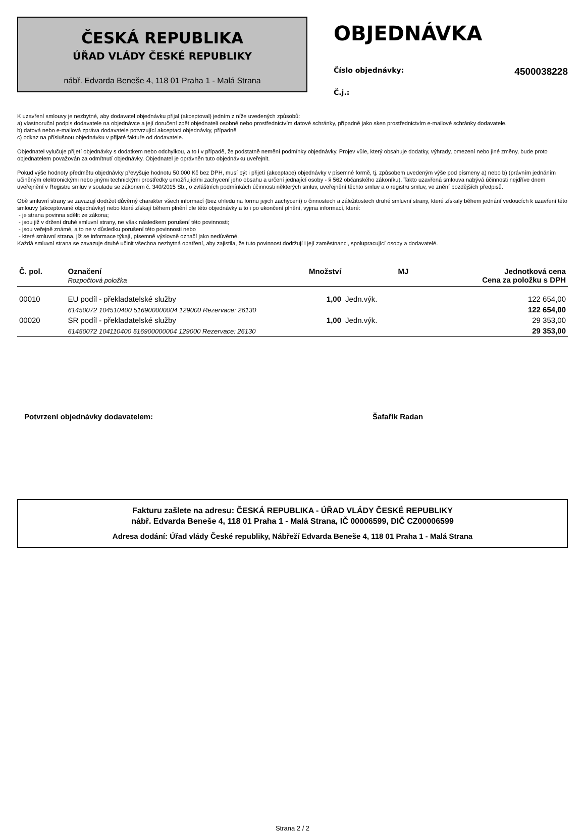ČESKÁ REPUBLIKA
ÚŘAD VLÁDY ČESKÉ REPUBLIKY
nábř. Edvarda Beneše 4, 118 01 Praha 1 - Malá Strana
OBJEDNÁVKA
Číslo objednávky: 4500038228
Č.j.:
K uzavření smlouvy je nezbytné, aby dodavatel objednávku přijal (akceptoval) jedním z níže uvedených způsobů:
a) vlastnoruční podpis dodavatele na objednávce a její doručení zpět objednateli osobně nebo prostřednictvím datové schránky, případně jako sken prostřednictvím e-mailové schránky dodavatele,
b) datová nebo e-mailová zpráva dodavatele potvrzující akceptaci objednávky, případně
c) odkaz na příslušnou objednávku v přijaté faktuře od dodavatele.
Objednatel vylučuje přijetí objednávky s dodatkem nebo odchylkou, a to i v případě, že podstatně nemění podmínky objednávky. Projev vůle, který obsahuje dodatky, výhrady, omezení nebo jiné změny, bude proto objednatelem považován za odmítnutí objednávky. Objednatel je oprávněn tuto objednávku uveřejnit.
Pokud výše hodnoty předmětu objednávky převyšuje hodnotu 50.000 Kč bez DPH, musí být i přijetí (akceptace) objednávky v písemné formě, tj. způsobem uvedeným výše pod písmeny a) nebo b) (právním jednáním učiněným elektronickými nebo jinými technickými prostředky umožňujícími zachycení jeho obsahu a určení jednající osoby - § 562 občanského zákoníku). Takto uzavřená smlouva nabývá účinnosti nejdříve dnem uveřejnění v Registru smluv v souladu se zákonem č. 340/2015 Sb., o zvláštních podmínkách účinnosti některých smluv, uveřejnění těchto smluv a o registru smluv, ve znění pozdějších předpisů.
Obě smluvní strany se zavazují dodržet důvěrný charakter všech informací (bez ohledu na formu jejich zachycení) o činnostech a záležitostech druhé smluvní strany, které získaly během jednání vedoucích k uzavření této smlouvy (akceptované objednávky) nebo které získají během plnění dle této objednávky a to i po ukončení plnění, vyjma informací, které:
- je strana povinna sdělit ze zákona;
- jsou již v držení druhé smluvní strany, ne však následkem porušení této povinnosti;
- jsou veřejně známé, a to ne v důsledku porušení této povinnosti nebo
- které smluvní strana, jíž se informace týkají, písemně výslovně označí jako nedůvěrné.
Každá smluvní strana se zavazuje druhé učinit všechna nezbytná opatření, aby zajistila, že tuto povinnost dodržují i její zaměstnanci, spolupracující osoby a dodavatelé.
| Č. pol. | Označení Rozpočtová položka | Množství | MJ | Jednotková cena Cena za položku s DPH |
| --- | --- | --- | --- | --- |
| 00010 | EU podíl - překladatelské služby | 1,00 | Jedn.výk. | 122 654,00 |
| | 61450072 104510400 516900000004 129000 Rezervace: 26130 | | | 122 654,00 |
| 00020 | SR podíl - překladatelské služby | 1,00 | Jedn.výk. | 29 353,00 |
| | 61450072 104110400 516900000004 129000 Rezervace: 26130 | | | 29 353,00 |
Potvrzení objednávky dodavatelem: Šafařík Radan
Fakturu zašlete na adresu: ČESKÁ REPUBLIKA - ÚŘAD VLÁDY ČESKÉ REPUBLIKY
nábř. Edvarda Beneše 4, 118 01 Praha 1 - Malá Strana, IČ 00006599, DIČ CZ00006599
Adresa dodání: Úřad vlády České republiky, Nábřeží Edvarda Beneše 4, 118 01 Praha 1 - Malá Strana
Strana 2 / 2